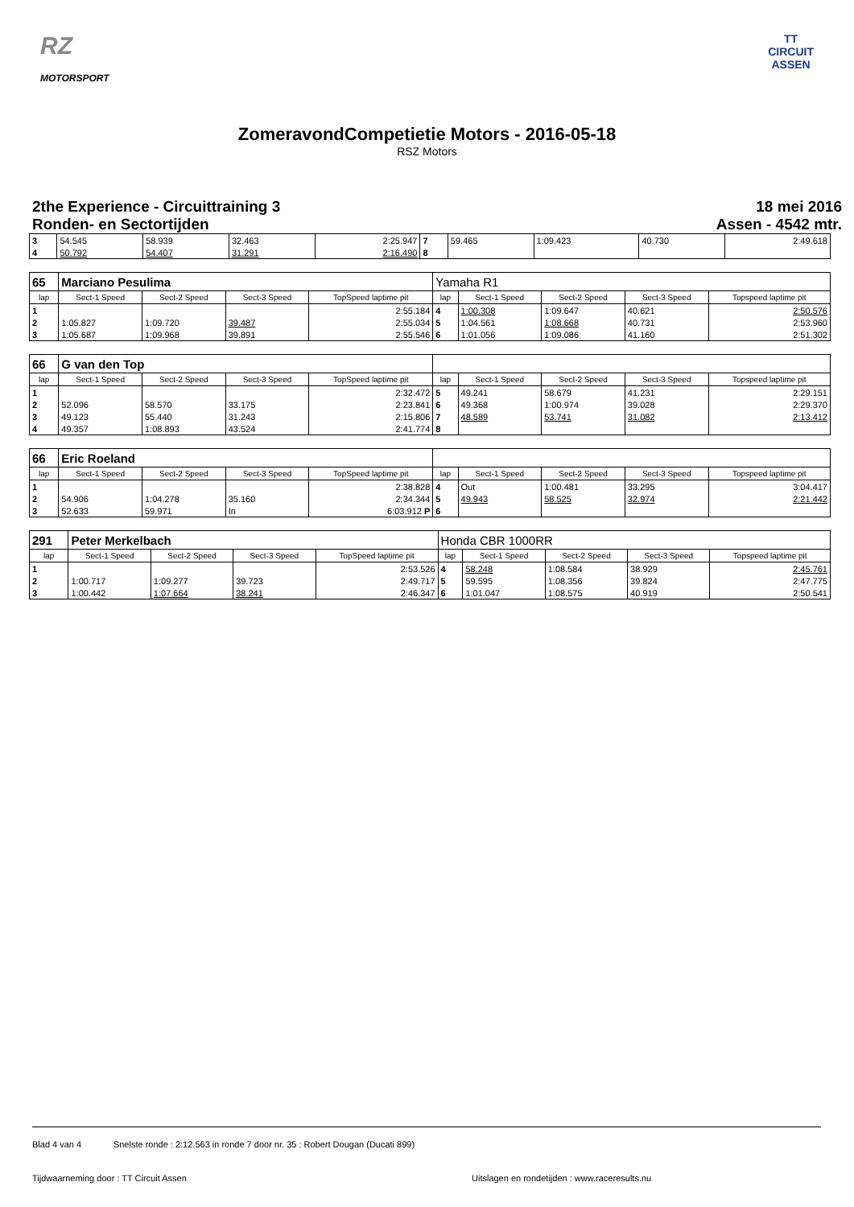RZ
MOTORSPORT
TT
CIRCUIT
ASSEN
ZomeravondCompetietie Motors - 2016-05-18
RSZ Motors
2the Experience - Circuittraining 3
Ronden- en Sectortijden
18 mei 2016
Assen - 4542 mtr.
| 3 | 54.545 | 58.939 | 32.463 | 2:25.947 | 7 | 59.465 | 1:09.423 | 40.730 | 2:49.618 |
| 4 | 50.792 | 54.407 | 31.291 | 2:16.490 | 8 | | | | |
| 65 | Marciano Pesulima | | | | Yamaha R1 | | | | |
| lap | Sect-1 Speed | Sect-2 Speed | Sect-3 Speed | TopSpeed laptime pit | lap | Sect-1 Speed | Sect-2 Speed | Sect-3 Speed | Topspeed laptime pit |
| 1 | | | | 2:55.184 | 4 | 1:00.308 | 1:09.647 | 40.621 | 2:50.576 |
| 2 | 1:05.827 | 1:09.720 | 39.487 | 2:55.034 | 5 | 1:04.561 | 1:08.668 | 40.731 | 2:53.960 |
| 3 | 1:05.687 | 1:09.968 | 39.891 | 2:55.546 | 6 | 1:01.056 | 1:09.086 | 41.160 | 2:51.302 |
| 66 | G van den Top | | | | | | | | |
| lap | Sect-1 Speed | Sect-2 Speed | Sect-3 Speed | TopSpeed laptime pit | lap | Sect-1 Speed | Sect-2 Speed | Sect-3 Speed | Topspeed laptime pit |
| 1 | | | | 2:32.472 | 5 | 49.241 | 58.679 | 41.231 | 2:29.151 |
| 2 | 52.096 | 58.570 | 33.175 | 2:23.841 | 6 | 49.368 | 1:00.974 | 39.028 | 2:29.370 |
| 3 | 49.123 | 55.440 | 31.243 | 2:15.806 | 7 | 48.589 | 53.741 | 31.082 | 2:13.412 |
| 4 | 49.357 | 1:08.893 | 43.524 | 2:41.774 | 8 | | | | |
| 66 | Eric Roeland | | | | | | | | |
| lap | Sect-1 Speed | Sect-2 Speed | Sect-3 Speed | TopSpeed laptime pit | lap | Sect-1 Speed | Sect-2 Speed | Sect-3 Speed | Topspeed laptime pit |
| 1 | | | | 2:38.828 | 4 | Out | 1:00.481 | 33.295 | 3:04.417 |
| 2 | 54.906 | 1:04.278 | 35.160 | 2:34.344 | 5 | 49.943 | 58.525 | 32.974 | 2:21.442 |
| 3 | 52.633 | 59.971 | In | 6:03.912 P | 6 | | | | |
| 291 | Peter Merkelbach | | | | Honda CBR 1000RR | | | | |
| lap | Sect-1 Speed | Sect-2 Speed | Sect-3 Speed | TopSpeed laptime pit | lap | Sect-1 Speed | Sect-2 Speed | Sect-3 Speed | Topspeed laptime pit |
| 1 | | | | 2:53.526 | 4 | 58.248 | 1:08.584 | 38.929 | 2:45.761 |
| 2 | 1:00.717 | 1:09.277 | 39.723 | 2:49.717 | 5 | 59.595 | 1:08.356 | 39.824 | 2:47.775 |
| 3 | 1:00.442 | 1:07.664 | 38.241 | 2:46.347 | 6 | 1:01.047 | 1:08.575 | 40.919 | 2:50.541 |
Blad 4 van 4 Snelste ronde : 2:12.563 in ronde 7 door nr. 35 : Robert Dougan (Ducati 899)
Tijdwaarneming door : TT Circuit Assen Uitslagen en rondetijden : www.raceresults.nu